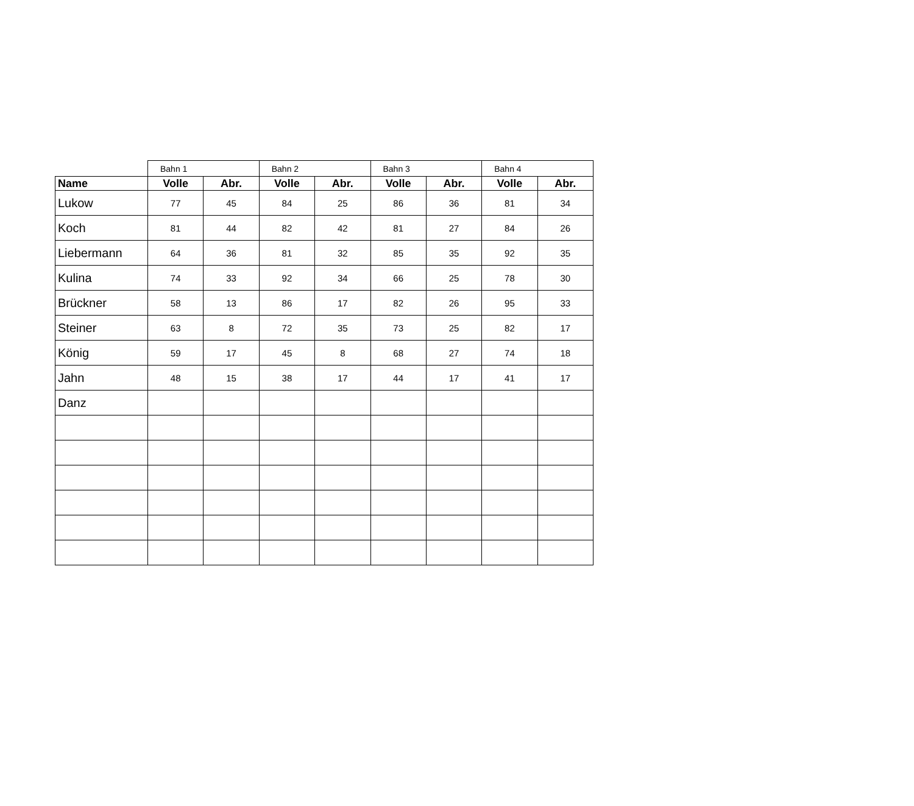| | Bahn 1 | | Bahn 2 | | Bahn 3 | | Bahn 4 | |
| Name | Volle | Abr. | Volle | Abr. | Volle | Abr. | Volle | Abr. |
| Lukow | 77 | 45 | 84 | 25 | 86 | 36 | 81 | 34 |
| Koch | 81 | 44 | 82 | 42 | 81 | 27 | 84 | 26 |
| Liebermann | 64 | 36 | 81 | 32 | 85 | 35 | 92 | 35 |
| Kulina | 74 | 33 | 92 | 34 | 66 | 25 | 78 | 30 |
| Brückner | 58 | 13 | 86 | 17 | 82 | 26 | 95 | 33 |
| Steiner | 63 | 8 | 72 | 35 | 73 | 25 | 82 | 17 |
| König | 59 | 17 | 45 | 8 | 68 | 27 | 74 | 18 |
| Jahn | 48 | 15 | 38 | 17 | 44 | 17 | 41 | 17 |
| Danz | | | | | | | | |